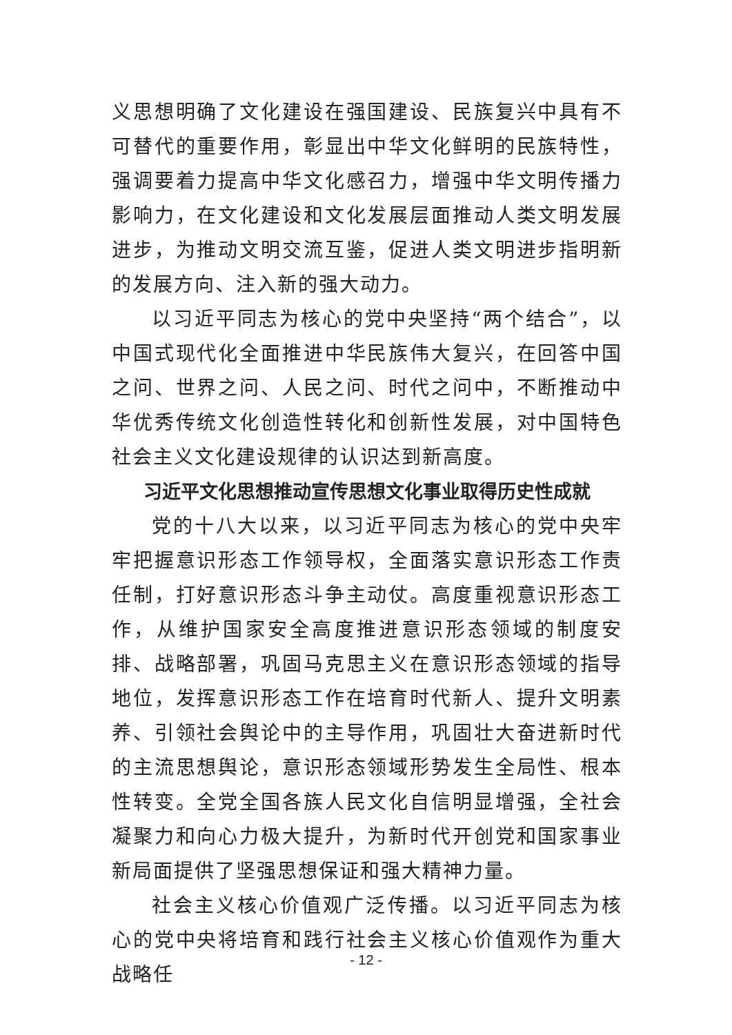义思想明确了文化建设在强国建设、民族复兴中具有不可替代的重要作用，彰显出中华文化鲜明的民族特性，强调要着力提高中华文化感召力，增强中华文明传播力影响力，在文化建设和文化发展层面推动人类文明发展进步，为推动文明交流互鉴，促进人类文明进步指明新的发展方向、注入新的强大动力。
以习近平同志为核心的党中央坚持“两个结合”，以中国式现代化全面推进中华民族伟大复兴，在回答中国之问、世界之问、人民之问、时代之问中，不断推动中华优秀传统文化创造性转化和创新性发展，对中国特色社会主义文化建设规律的认识达到新高度。
习近平文化思想推动宣传思想文化事业取得历史性成就
党的十八大以来，以习近平同志为核心的党中央牢牢把握意识形态工作领导权，全面落实意识形态工作责任制，打好意识形态斗争主动仗。高度重视意识形态工作，从维护国家安全高度推进意识形态领域的制度安排、战略部署，巩固马克思主义在意识形态领域的指导地位，发挥意识形态工作在培育时代新人、提升文明素养、引领社会舆论中的主导作用，巩固壮大奋进新时代的主流思想舆论，意识形态领域形势发生全局性、根本性转变。全党全国各族人民文化自信明显增强，全社会凝聚力和向心力极大提升，为新时代开创党和国家事业新局面提供了坚强思想保证和强大精神力量。
社会主义核心价值观广泛传播。以习近平同志为核心的党中央将培育和践行社会主义核心价值观作为重大战略任
- 12 -